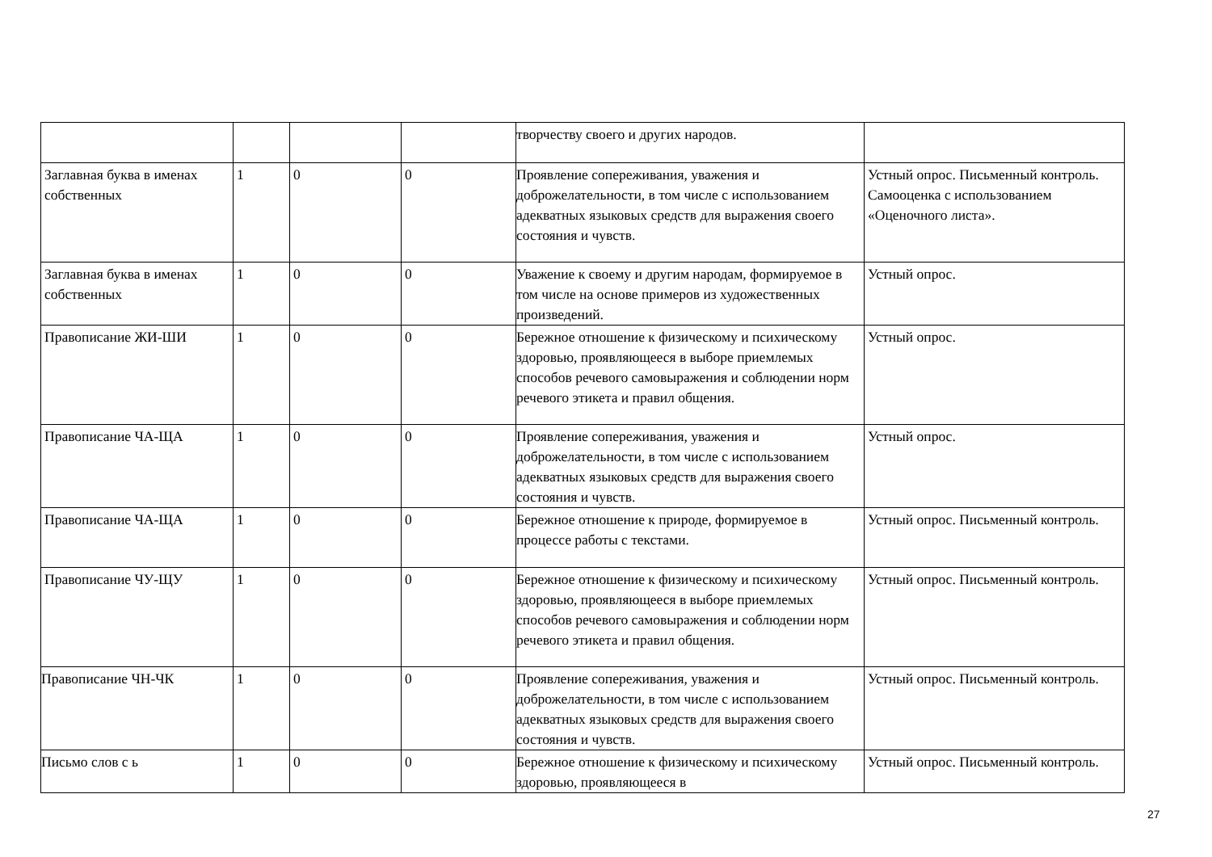| | | | | творчеству своего и других народов. | |
| Заглавная буква в именах собственных | 1 | 0 | 0 | Проявление сопереживания, уважения и доброжелательности, в том числе с использованием адекватных языковых средств для выражения своего состояния и чувств. | Устный опрос. Письменный контроль. Самооценка с использованием «Оценочного листа». |
| Заглавная буква в именах собственных | 1 | 0 | 0 | Уважение к своему и другим народам, формируемое в том числе на основе примеров из художественных произведений. | Устный опрос. |
| Правописание ЖИ-ШИ | 1 | 0 | 0 | Бережное отношение к физическому и психическому здоровью, проявляющееся в выборе приемлемых способов речевого самовыражения и соблюдении норм речевого этикета и правил общения. | Устный опрос. |
| Правописание ЧА-ЩА | 1 | 0 | 0 | Проявление сопереживания, уважения и доброжелательности, в том числе с использованием адекватных языковых средств для выражения своего состояния и чувств. | Устный опрос. |
| Правописание ЧА-ЩА | 1 | 0 | 0 | Бережное отношение к природе, формируемое в процессе работы с текстами. | Устный опрос. Письменный контроль. |
| Правописание ЧУ-ЩУ | 1 | 0 | 0 | Бережное отношение к физическому и психическому здоровью, проявляющееся в выборе приемлемых способов речевого самовыражения и соблюдении норм речевого этикета и правил общения. | Устный опрос. Письменный контроль. |
| Правописание ЧН-ЧК | 1 | 0 | 0 | Проявление сопереживания, уважения и доброжелательности, в том числе с использованием адекватных языковых средств для выражения своего состояния и чувств. | Устный опрос. Письменный контроль. |
| Письмо слов с ь | 1 | 0 | 0 | Бережное отношение к физическому и психическому здоровью, проявляющееся в | Устный опрос. Письменный контроль. |
27